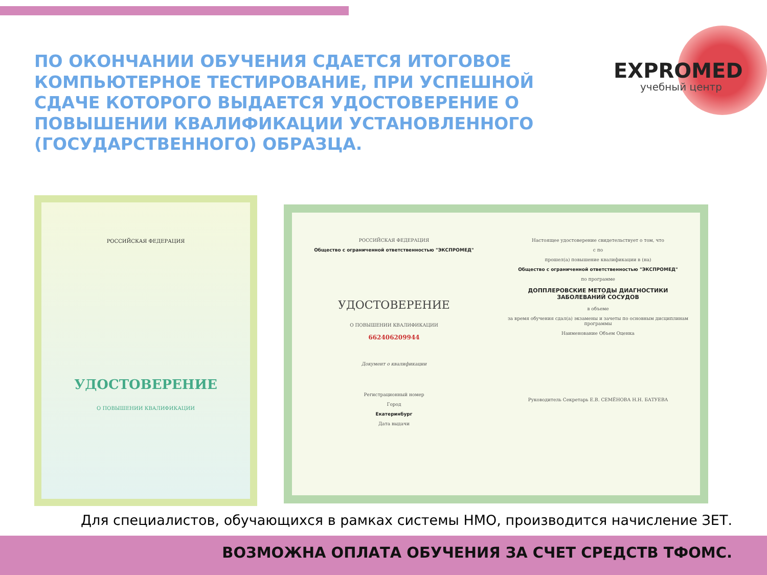ПО ОКОНЧАНИИ ОБУЧЕНИЯ СДАЕТСЯ ИТОГОВОЕ КОМПЬЮТЕРНОЕ ТЕСТИРОВАНИЕ, ПРИ УСПЕШНОЙ СДАЧЕ КОТОРОГО ВЫДАЕТСЯ УДОСТОВЕРЕНИЕ О ПОВЫШЕНИИ КВАЛИФИКАЦИИ УСТАНОВЛЕННОГО (ГОСУДАРСТВЕННОГО) ОБРАЗЦА.
EXPROMED
учебный центр
РОССИЙСКАЯ ФЕДЕРАЦИЯ
УДОСТОВЕРЕНИЕ
О ПОВЫШЕНИИ КВАЛИФИКАЦИИ
РОССИЙСКАЯ ФЕДЕРАЦИЯ
Общество с ограниченной ответственностью "ЭКСПРОМЕД"
УДОСТОВЕРЕНИЕ
О ПОВЫШЕНИИ КВАЛИФИКАЦИИ
662406209944
Документ о квалификации
Регистрационный номер
Город
Екатеринбург
Дата выдачи
Настоящее удостоверение свидетельствует о том, что
с по
прошел(а) повышение квалификации в (на)
Общество с ограниченной ответственностью "ЭКСПРОМЕД"
по программе
ДОППЛЕРОВСКИЕ МЕТОДЫ ДИАГНОСТИКИ ЗАБОЛЕВАНИЙ СОСУДОВ
в объеме
за время обучения сдал(а) экзамены и зачеты по основным дисциплинам программы
Наименование Объем Оценка
Руководитель Секретарь Е.В. СЕМЁНОВА Н.Н. БАТУЕВА
Для специалистов, обучающихся в рамках системы НМО, производится начисление ЗЕТ.
ВОЗМОЖНА ОПЛАТА ОБУЧЕНИЯ ЗА СЧЕТ СРЕДСТВ ТФОМС.